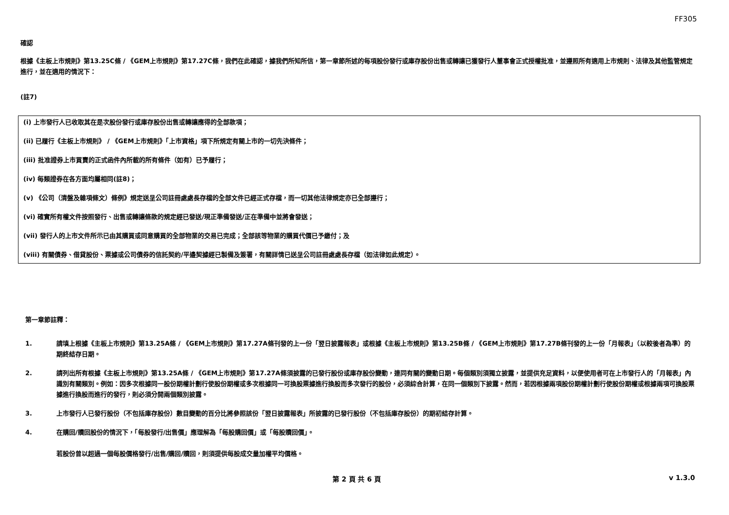FF305
確認
根據《主板上市規則》第13.25C條 / 《GEM上市規則》第17.27C條，我們在此確認，據我們所知所信，第一章節所述的每項股份發行或庫存股份出售或轉讓已獲發行人董事會正式授權批准，並遵照所有適用上市規則、法律及其他監管規定進行，並在適用的情況下：
(註7)
(i) 上市發行人已收取其在是次股份發行或庫存股份出售或轉讓應得的全部款項；
(ii) 已履行《主板上市規則》 / 《GEM上市規則》「上市資格」項下所規定有關上市的一切先決條件；
(iii) 批准證券上市買賣的正式函件內所載的所有條件（如有）已予履行；
(iv) 每類證券在各方面均屬相同(註8)；
(v) 《公司（清盤及雜項條文）條例》規定送呈公司註冊處處長存檔的全部文件已經正式存檔，而一切其他法律規定亦已全部遵行；
(vi) 確實所有權文件按照發行、出售或轉讓條款的規定經已發送/現正準備發送/正在準備中並將會發送；
(vii) 發行人的上市文件所示已由其購買或同意購買的全部物業的交易已完成；全部該等物業的購買代價已予繳付；及
(viii) 有關債券、借貸股份、票據或公司債券的信託契約/平邊契據經已製備及簽署，有關詳情已送呈公司註冊處處長存檔（如法律如此規定）。
第一章節註釋：
1. 請填上根據《主板上市規則》第13.25A條 / 《GEM上市規則》第17.27A條刊發的上一份「翌日披露報表」或根據《主板上市規則》第13.25B條 / 《GEM上市規則》第17.27B條刊發的上一份「月報表」（以較後者為準）的期終結存日期。
2. 請列出所有根據《主板上市規則》第13.25A條 / 《GEM上市規則》第17.27A條須披露的已發行股份或庫存股份變動，連同有關的變動日期。每個類別須獨立披露，並提供充足資料，以便使用者可在上市發行人的「月報表」內識別有關類別。例如：因多次根據同一股份期權計劃行使股份期權或多次根據同一可換股票據進行換股而多次發行的股份，必須綜合計算，在同一個類別下披露。然而，若因根據兩項股份期權計劃行使股份期權或根據兩項可換股票據進行換股而進行的發行，則必須分開兩個類別披露。
3. 上市發行人已發行股份（不包括庫存股份）數目變動的百分比將參照該份「翌日披露報表」所披露的已發行股份（不包括庫存股份）的期初結存計算。
4. 在購回/贖回股份的情況下，「每股發行/出售價」應理解為「每股購回價」或「每股贖回價」。
若股份曾以超過一個每股價格發行/出售/購回/贖回，則須提供每股成交量加權平均價格。
第 2 頁 共 6 頁 v 1.3.0